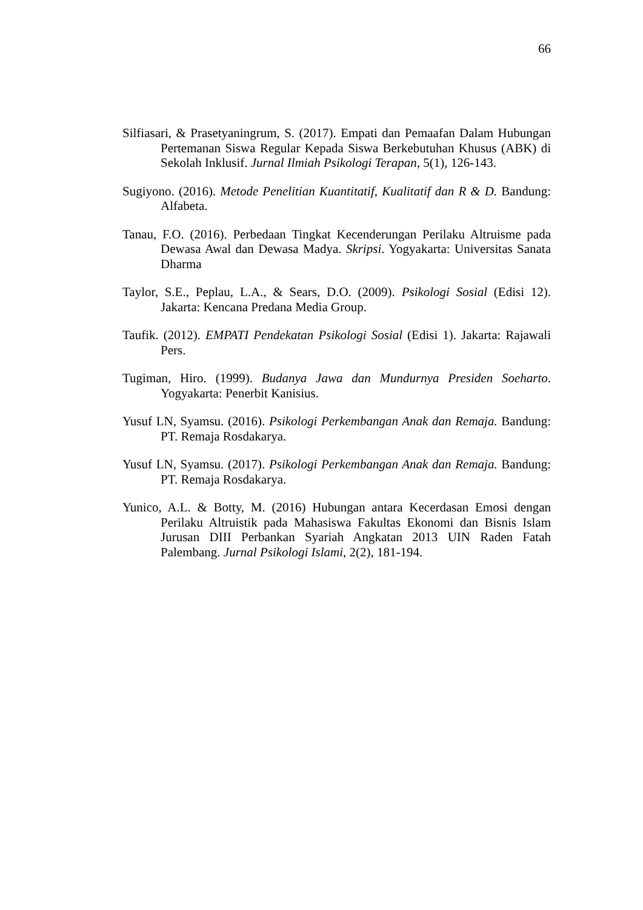66
Silfiasari, & Prasetyaningrum, S. (2017). Empati dan Pemaafan Dalam Hubungan Pertemanan Siswa Regular Kepada Siswa Berkebutuhan Khusus (ABK) di Sekolah Inklusif. Jurnal Ilmiah Psikologi Terapan, 5(1), 126-143.
Sugiyono. (2016). Metode Penelitian Kuantitatif, Kualitatif dan R & D. Bandung: Alfabeta.
Tanau, F.O. (2016). Perbedaan Tingkat Kecenderungan Perilaku Altruisme pada Dewasa Awal dan Dewasa Madya. Skripsi. Yogyakarta: Universitas Sanata Dharma
Taylor, S.E., Peplau, L.A., & Sears, D.O. (2009). Psikologi Sosial (Edisi 12). Jakarta: Kencana Predana Media Group.
Taufik. (2012). EMPATI Pendekatan Psikologi Sosial (Edisi 1). Jakarta: Rajawali Pers.
Tugiman, Hiro. (1999). Budanya Jawa dan Mundurnya Presiden Soeharto. Yogyakarta: Penerbit Kanisius.
Yusuf LN, Syamsu. (2016). Psikologi Perkembangan Anak dan Remaja. Bandung: PT. Remaja Rosdakarya.
Yusuf LN, Syamsu. (2017). Psikologi Perkembangan Anak dan Remaja. Bandung: PT. Remaja Rosdakarya.
Yunico, A.L. & Botty, M. (2016) Hubungan antara Kecerdasan Emosi dengan Perilaku Altruistik pada Mahasiswa Fakultas Ekonomi dan Bisnis Islam Jurusan DIII Perbankan Syariah Angkatan 2013 UIN Raden Fatah Palembang. Jurnal Psikologi Islami, 2(2), 181-194.